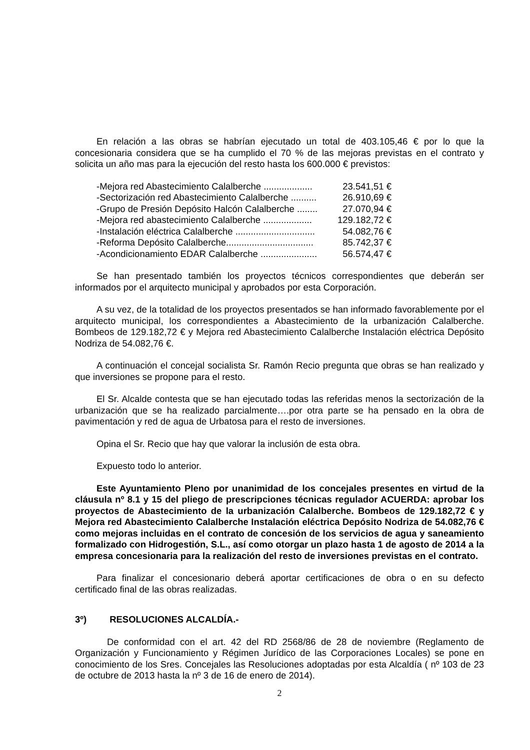En relación a las obras se habrían ejecutado un total de 403.105,46 € por lo que la concesionaria considera que se ha cumplido el 70 % de las mejoras previstas en el contrato y solicita un año mas para la ejecución del resto hasta los 600.000 € previstos:
-Mejora red Abastecimiento Calalberche ................... 23.541,51 €
-Sectorización red Abastecimiento Calalberche .......... 26.910,69 €
-Grupo de Presión Depósito Halcón Calalberche ........ 27.070,94 €
-Mejora red abastecimiento Calalberche ................... 129.182,72 €
-Instalación eléctrica Calalberche ............................... 54.082,76 €
-Reforma Depósito Calalberche.................................. 85.742,37 €
-Acondicionamiento EDAR Calalberche ...................... 56.574,47 €
Se han presentado también los proyectos técnicos correspondientes que deberán ser informados por el arquitecto municipal y aprobados por esta Corporación.
A su vez, de la totalidad de los proyectos presentados se han informado favorablemente por el arquitecto municipal, los correspondientes a Abastecimiento de la urbanización Calalberche. Bombeos de 129.182,72 € y Mejora red Abastecimiento Calalberche Instalación eléctrica Depósito Nodriza de 54.082,76 €.
A continuación el concejal socialista Sr. Ramón Recio pregunta que obras se han realizado y que inversiones se propone para el resto.
El Sr. Alcalde contesta que se han ejecutado todas las referidas menos la sectorización de la urbanización que se ha realizado parcialmente….por otra parte se ha pensado en la obra de pavimentación y red de agua de Urbatosa para el resto de inversiones.
Opina el Sr. Recio que hay que valorar la inclusión de esta obra.
Expuesto todo lo anterior.
Este Ayuntamiento Pleno por unanimidad de los concejales presentes en virtud de la cláusula nº 8.1 y 15 del pliego de prescripciones técnicas regulador ACUERDA: aprobar los proyectos de Abastecimiento de la urbanización Calalberche. Bombeos de 129.182,72 € y Mejora red Abastecimiento Calalberche Instalación eléctrica Depósito Nodriza de 54.082,76 € como mejoras incluidas en el contrato de concesión de los servicios de agua y saneamiento formalizado con Hidrogestión, S.L., así como otorgar un plazo hasta 1 de agosto de 2014 a la empresa concesionaria para la realización del resto de inversiones previstas en el contrato.
Para finalizar el concesionario deberá aportar certificaciones de obra o en su defecto certificado final de las obras realizadas.
3º) RESOLUCIONES ALCALDÍA.-
De conformidad con el art. 42 del RD 2568/86 de 28 de noviembre (Reglamento de Organización y Funcionamiento y Régimen Jurídico de las Corporaciones Locales) se pone en conocimiento de los Sres. Concejales las Resoluciones adoptadas por esta Alcaldía ( nº 103 de 23 de octubre de 2013 hasta la nº 3 de 16 de enero de 2014).
2